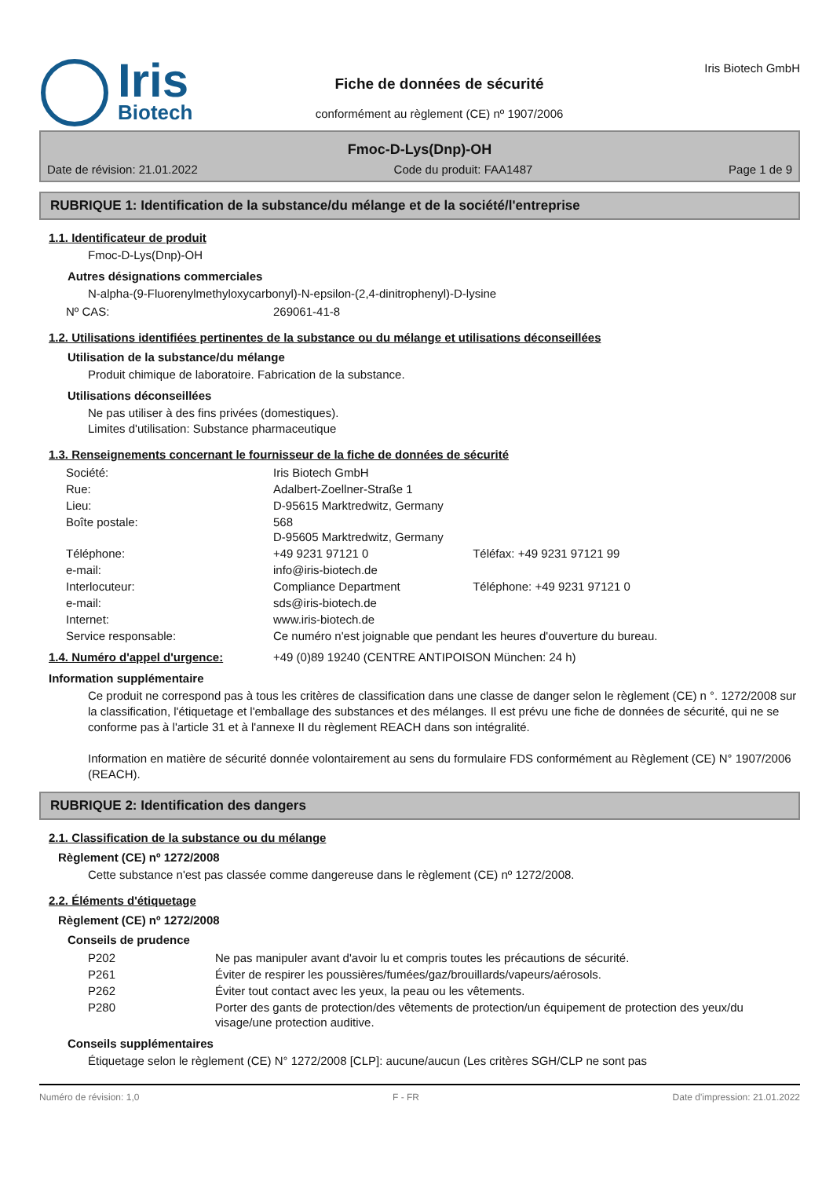Iris
Biotech
Fiche de données de sécurité
conformément au règlement (CE) nº 1907/2006
Iris Biotech GmbH
Fmoc-D-Lys(Dnp)-OH
Date de révision: 21.01.2022 Code du produit: FAA1487 Page 1 de 9
RUBRIQUE 1: Identification de la substance/du mélange et de la société/l'entreprise
1.1. Identificateur de produit
Fmoc-D-Lys(Dnp)-OH
Autres désignations commerciales
N-alpha-(9-Fluorenylmethyloxycarbonyl)-N-epsilon-(2,4-dinitrophenyl)-D-lysine
| Nº CAS: | 269061-41-8 |
1.2. Utilisations identifiées pertinentes de la substance ou du mélange et utilisations déconseillées
Utilisation de la substance/du mélange
Produit chimique de laboratoire. Fabrication de la substance.
Utilisations déconseillées
Ne pas utiliser à des fins privées (domestiques).
Limites d'utilisation: Substance pharmaceutique
1.3. Renseignements concernant le fournisseur de la fiche de données de sécurité
| Société: | Iris Biotech GmbH | |
| Rue: | Adalbert-Zoellner-Straße 1 | |
| Lieu: | D-95615 Marktredwitz, Germany | |
| Boîte postale: | 568 D-95605 Marktredwitz, Germany | |
| Téléphone: | +49 9231 97121 0 | Téléfax: +49 9231 97121 99 |
| e-mail: | info@iris-biotech.de | |
| Interlocuteur: | Compliance Department | Téléphone: +49 9231 97121 0 |
| e-mail: | sds@iris-biotech.de | |
| Internet: | www.iris-biotech.de | |
| Service responsable: | Ce numéro n'est joignable que pendant les heures d'ouverture du bureau. | |
| 1.4. Numéro d'appel d'urgence: | +49 (0)89 19240 (CENTRE ANTIPOISON München: 24 h) |
Information supplémentaire
Ce produit ne correspond pas à tous les critères de classification dans une classe de danger selon le règlement (CE) n °. 1272/2008 sur la classification, l'étiquetage et l'emballage des substances et des mélanges. Il est prévu une fiche de données de sécurité, qui ne se conforme pas à l'article 31 et à l'annexe II du règlement REACH dans son intégralité.
Information en matière de sécurité donnée volontairement au sens du formulaire FDS conformément au Règlement (CE) N° 1907/2006 (REACH).
RUBRIQUE 2: Identification des dangers
2.1. Classification de la substance ou du mélange
Règlement (CE) nº 1272/2008
Cette substance n'est pas classée comme dangereuse dans le règlement (CE) nº 1272/2008.
2.2. Éléments d'étiquetage
Règlement (CE) nº 1272/2008
Conseils de prudence
| P202 | Ne pas manipuler avant d'avoir lu et compris toutes les précautions de sécurité. |
| P261 | Éviter de respirer les poussières/fumées/gaz/brouillards/vapeurs/aérosols. |
| P262 | Éviter tout contact avec les yeux, la peau ou les vêtements. |
| P280 | Porter des gants de protection/des vêtements de protection/un équipement de protection des yeux/du visage/une protection auditive. |
Conseils supplémentaires
Étiquetage selon le règlement (CE) N° 1272/2008 [CLP]: aucune/aucun (Les critères SGH/CLP ne sont pas
Numéro de révision: 1,0 F - FR Date d'impression: 21.01.2022